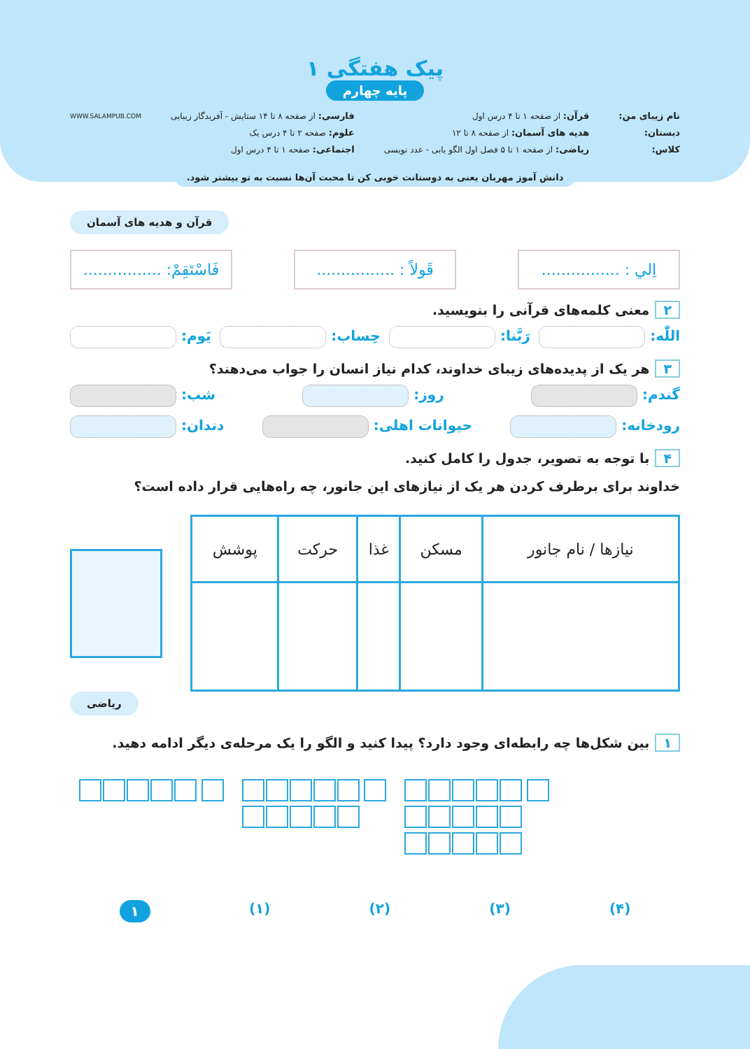پیک هفتگی ۱
پایه چهارم
نام زیبای من:
دبستان:
کلاس:
قرآن: از صفحه ۱ تا ۴ درس اول
هدیه های آسمان: از صفحه ۸ تا ۱۲
ریاضی: از صفحه ۱ تا ۵ فصل اول الگو یابی - عدد نویسی
فارسی: از صفحه ۸ تا ۱۴ ستایش - آفریدگار زیبایی
علوم: صفحه ۲ تا ۴ درس یک
اجتماعی: صفحه ۱ تا ۴ درس اول
WWW.SALAMPUB.COM
دانش آموز مهربان یعنی به دوستانت خوبی کن تا محبت آن‌ها نسبت به تو بیشتر شود.
قرآن و هدیه های آسمان
اِلي : ................
قَولاً : ................
فَاسْتَقِمْ: ................
۲ معنی کلمه‌های قرآنی را بنویسید.
اللّٰه: رَبَّنا: حِساب: یَوم:
۳ هر یک از پدیده‌های زیبای خداوند، کدام نیاز انسان را جواب می‌دهند؟
گندم: روز: شب:
رودخانه: حیوانات اهلی: دندان:
۴ با توجه به تصویر، جدول را کامل کنید.
خداوند برای برطرف کردن هر یک از نیازهای این جانور، چه راه‌هایی قرار داده است؟
| نیازها / نام جانور | مسکن | غذا | حرکت | پوشش |
| --- | --- | --- | --- | --- |
ریاضی
۱ بین شکل‌ها چه رابطه‌ای وجود دارد؟ پیدا کنید و الگو را یک مرحله‌ی دیگر ادامه دهید.
(۴) (۳) (۲) (۱) ۱